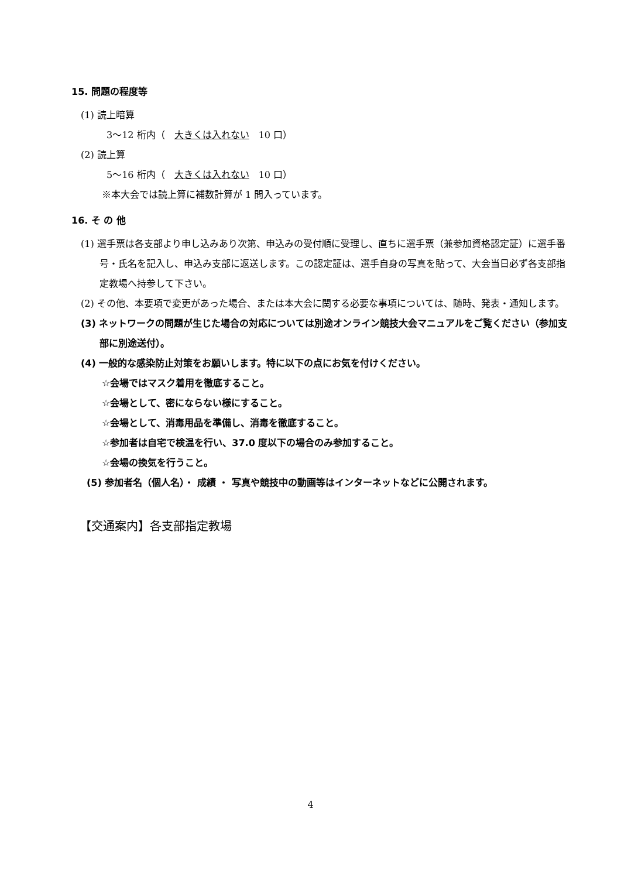15. 問題の程度等
(1) 読上暗算
3～12 桁内（　大きくは入れない　10 口）
(2) 読上算
5～16 桁内（　大きくは入れない　10 口）
※本大会では読上算に補数計算が 1 問入っています。
16. そ の 他
(1) 選手票は各支部より申し込みあり次第、申込みの受付順に受理し、直ちに選手票（兼参加資格認定証）に選手番号・氏名を記入し、申込み支部に返送します。この認定証は、選手自身の写真を貼って、大会当日必ず各支部指定教場へ持参して下さい。
(2) その他、本要項で変更があった場合、または本大会に関する必要な事項については、随時、発表・通知します。
(3) ネットワークの問題が生じた場合の対応については別途オンライン競技大会マニュアルをご覧ください（参加支部に別途送付）。
(4) 一般的な感染防止対策をお願いします。特に以下の点にお気を付けください。
☆会場ではマスク着用を徹底すること。
☆会場として、密にならない様にすること。
☆会場として、消毒用品を準備し、消毒を徹底すること。
☆参加者は自宅で検温を行い、37.0 度以下の場合のみ参加すること。
☆会場の換気を行うこと。
(5) 参加者名（個人名）・ 成績 ・ 写真や競技中の動画等はインターネットなどに公開されます。
【交通案内】各支部指定教場
4